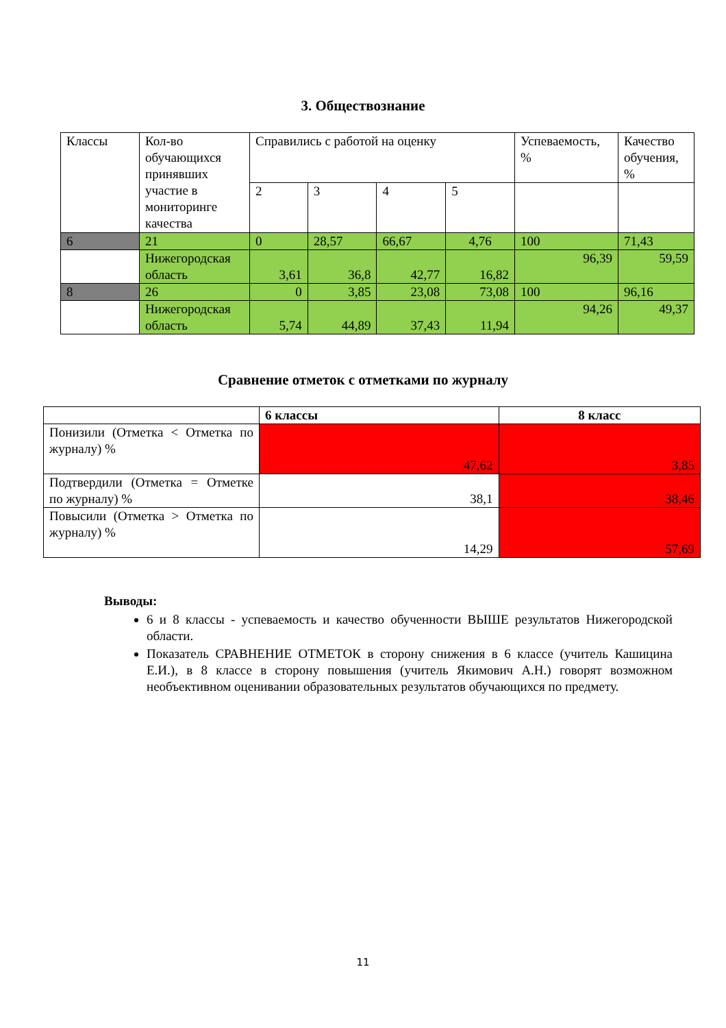3. Обществознание
| Классы | Кол-во обучающихся принявших участие в мониторинге качества | Справились с работой на оценку | | | | Успеваемость, % | Качество обучения, % |
| | | 2 | 3 | 4 | 5 | | |
| 6 | 21 | 0 | 28,57 | 66,67 | 4,76 | 100 | 71,43 |
| | Нижегородская область | 3,61 | 36,8 | 42,77 | 16,82 | 96,39 | 59,59 |
| 8 | 26 | 0 | 3,85 | 23,08 | 73,08 | 100 | 96,16 |
| | Нижегородская область | 5,74 | 44,89 | 37,43 | 11,94 | 94,26 | 49,37 |
Сравнение отметок с отметками по журналу
| | 6 классы | 8 класс |
| --- | --- | --- |
| Понизили (Отметка < Отметка по журналу) % | 47,62 | 3,85 |
| Подтвердили (Отметка = Отметке по журналу) % | 38,1 | 38,46 |
| Повысили (Отметка > Отметка по журналу) % | 14,29 | 57,69 |
Выводы:
6 и 8 классы - успеваемость и качество обученности ВЫШЕ результатов Нижегородской области.
Показатель СРАВНЕНИЕ ОТМЕТОК в сторону снижения в 6 классе (учитель Кашицина Е.И.), в 8 классе в сторону повышения (учитель Якимович А.Н.) говорят возможном необъективном оценивании образовательных результатов обучающихся по предмету.
11